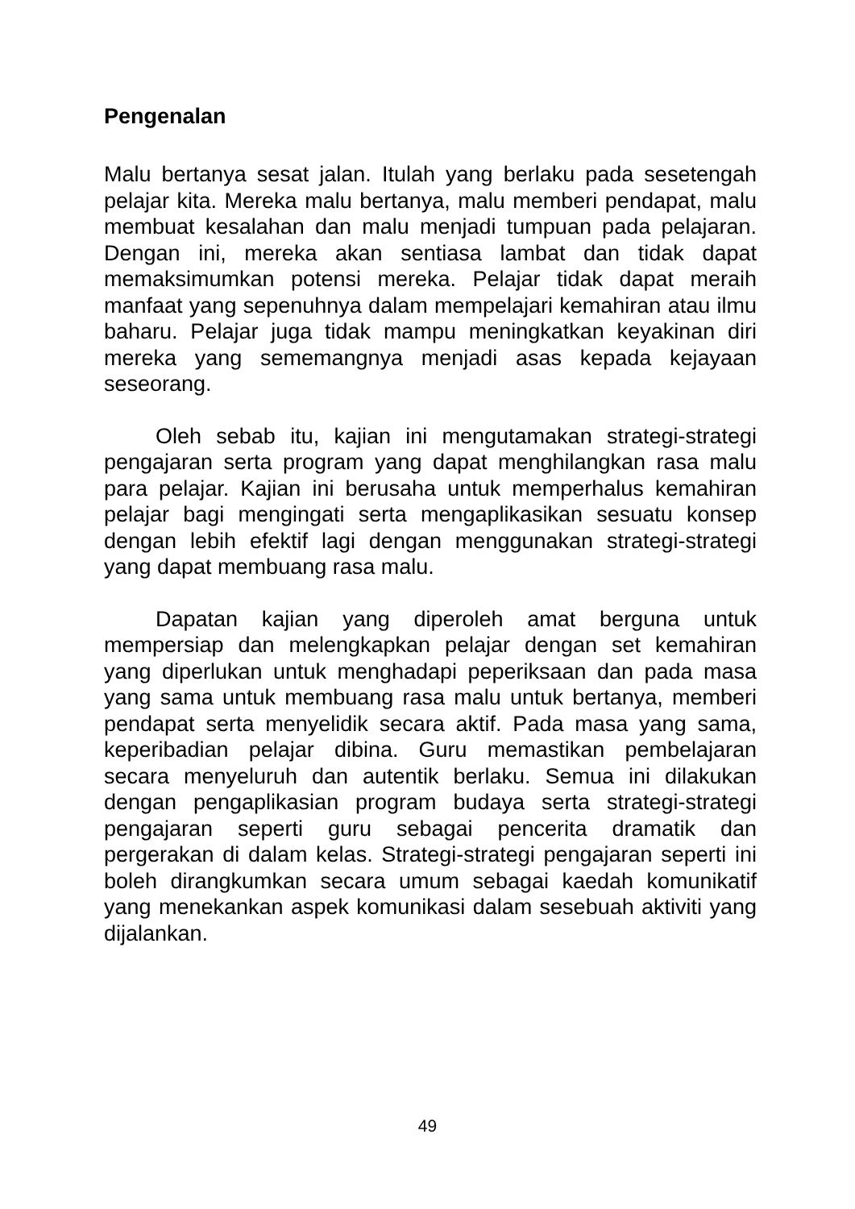Pengenalan
Malu bertanya sesat jalan. Itulah yang berlaku pada sesetengah pelajar kita. Mereka malu bertanya, malu memberi pendapat, malu membuat kesalahan dan malu menjadi tumpuan pada pelajaran. Dengan ini, mereka akan sentiasa lambat dan tidak dapat memaksimumkan potensi mereka. Pelajar tidak dapat meraih manfaat yang sepenuhnya dalam mempelajari kemahiran atau ilmu baharu. Pelajar juga tidak mampu meningkatkan keyakinan diri mereka yang sememangnya menjadi asas kepada kejayaan seseorang.
Oleh sebab itu, kajian ini mengutamakan strategi-strategi pengajaran serta program yang dapat menghilangkan rasa malu para pelajar. Kajian ini berusaha untuk memperhalus kemahiran pelajar bagi mengingati serta mengaplikasikan sesuatu konsep dengan lebih efektif lagi dengan menggunakan strategi-strategi yang dapat membuang rasa malu.
Dapatan kajian yang diperoleh amat berguna untuk mempersiap dan melengkapkan pelajar dengan set kemahiran yang diperlukan untuk menghadapi peperiksaan dan pada masa yang sama untuk membuang rasa malu untuk bertanya, memberi pendapat serta menyelidik secara aktif. Pada masa yang sama, keperibadian pelajar dibina. Guru memastikan pembelajaran secara menyeluruh dan autentik berlaku. Semua ini dilakukan dengan pengaplikasian program budaya serta strategi-strategi pengajaran seperti guru sebagai pencerita dramatik dan pergerakan di dalam kelas. Strategi-strategi pengajaran seperti ini boleh dirangkumkan secara umum sebagai kaedah komunikatif yang menekankan aspek komunikasi dalam sesebuah aktiviti yang dijalankan.
49